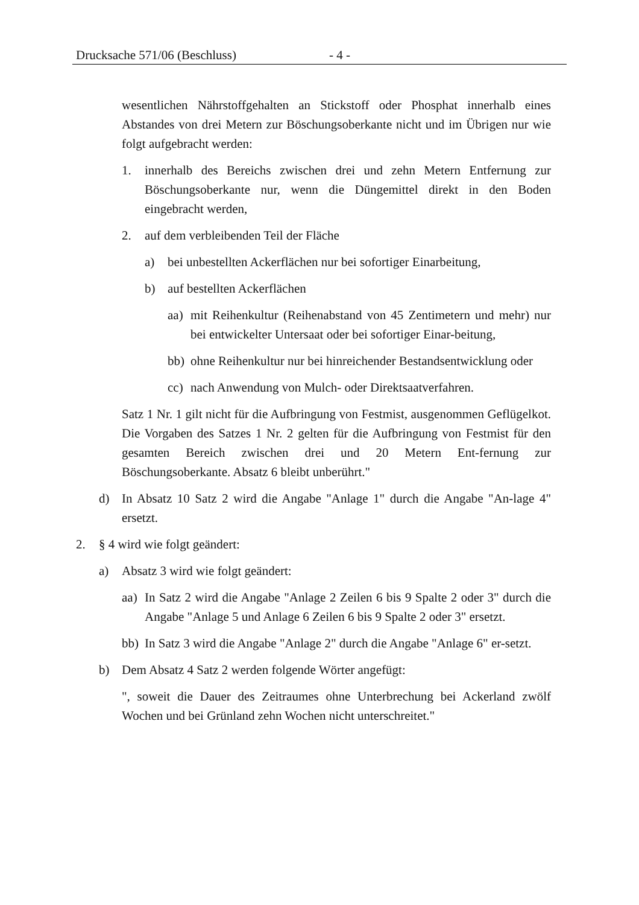Drucksache 571/06 (Beschluss) - 4 -
wesentlichen Nährstoffgehalten an Stickstoff oder Phosphat innerhalb eines Abstandes von drei Metern zur Böschungsoberkante nicht und im Übrigen nur wie folgt aufgebracht werden:
1. innerhalb des Bereichs zwischen drei und zehn Metern Entfernung zur Böschungsoberkante nur, wenn die Düngemittel direkt in den Boden eingebracht werden,
2. auf dem verbleibenden Teil der Fläche
a) bei unbestellten Ackerflächen nur bei sofortiger Einarbeitung,
b) auf bestellten Ackerflächen
aa) mit Reihenkultur (Reihenabstand von 45 Zentimetern und mehr) nur bei entwickelter Untersaat oder bei sofortiger Einar-beitung,
bb) ohne Reihenkultur nur bei hinreichender Bestandsentwicklung oder
cc) nach Anwendung von Mulch- oder Direktsaatverfahren.
Satz 1 Nr. 1 gilt nicht für die Aufbringung von Festmist, ausgenommen Geflügelkot. Die Vorgaben des Satzes 1 Nr. 2 gelten für die Aufbringung von Festmist für den gesamten Bereich zwischen drei und 20 Metern Ent-fernung zur Böschungsoberkante. Absatz 6 bleibt unberührt."
d) In Absatz 10 Satz 2 wird die Angabe "Anlage 1" durch die Angabe "An-lage 4" ersetzt.
2. § 4 wird wie folgt geändert:
a) Absatz 3 wird wie folgt geändert:
aa) In Satz 2 wird die Angabe "Anlage 2 Zeilen 6 bis 9 Spalte 2 oder 3" durch die Angabe "Anlage 5 und Anlage 6 Zeilen 6 bis 9 Spalte 2 oder 3" ersetzt.
bb) In Satz 3 wird die Angabe "Anlage 2" durch die Angabe "Anlage 6" er-setzt.
b) Dem Absatz 4 Satz 2 werden folgende Wörter angefügt:
", soweit die Dauer des Zeitraumes ohne Unterbrechung bei Ackerland zwölf Wochen und bei Grünland zehn Wochen nicht unterschreitet."